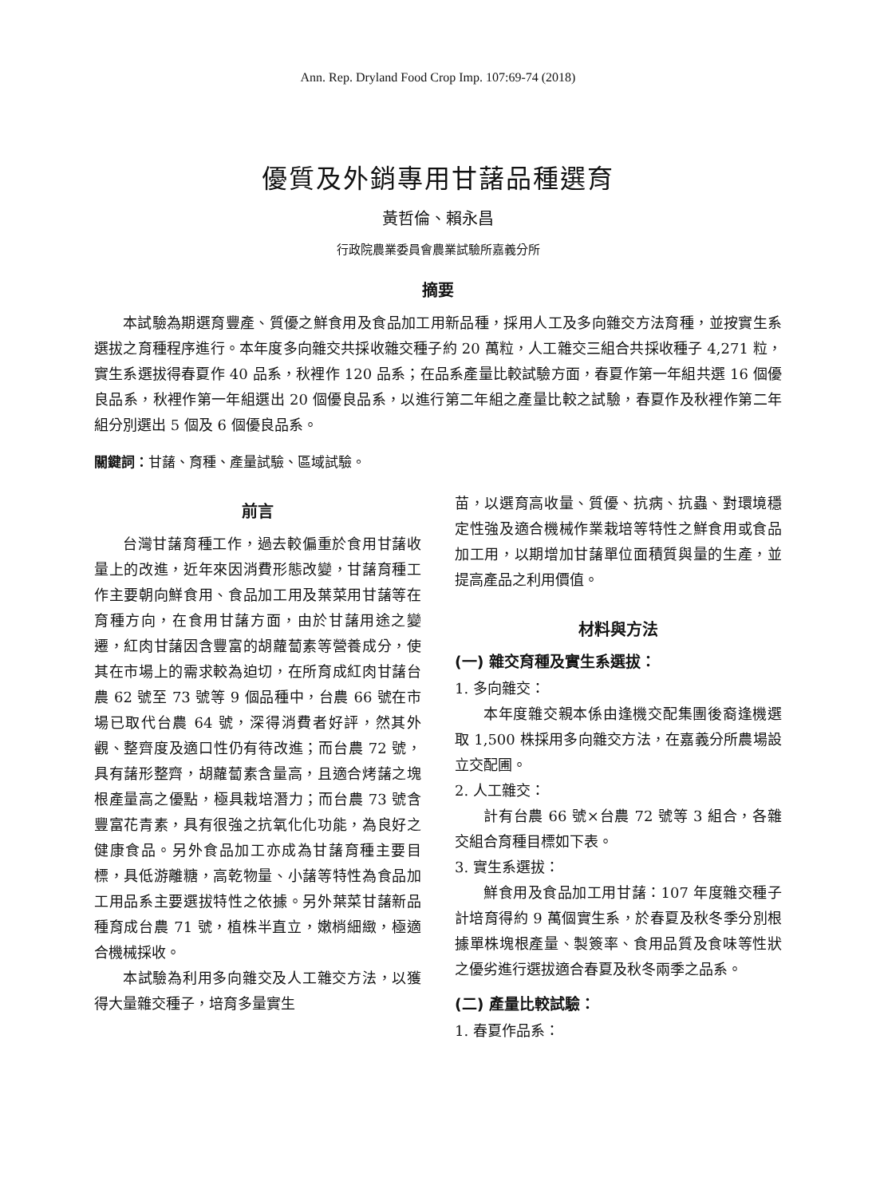Ann. Rep. Dryland Food Crop Imp. 107:69-74 (2018)
優質及外銷專用甘藷品種選育
黃哲倫、賴永昌
行政院農業委員會農業試驗所嘉義分所
摘要
本試驗為期選育豐產、質優之鮮食用及食品加工用新品種，採用人工及多向雜交方法育種，並按實生系選拔之育種程序進行。本年度多向雜交共採收雜交種子約 20 萬粒，人工雜交三組合共採收種子 4,271 粒，實生系選拔得春夏作 40 品系，秋裡作 120 品系；在品系產量比較試驗方面，春夏作第一年組共選 16 個優良品系，秋裡作第一年組選出 20 個優良品系，以進行第二年組之產量比較之試驗，春夏作及秋裡作第二年組分別選出 5 個及 6 個優良品系。
關鍵詞：甘藷、育種、產量試驗、區域試驗。
前言
台灣甘藷育種工作，過去較偏重於食用甘藷收量上的改進，近年來因消費形態改變，甘藷育種工作主要朝向鮮食用、食品加工用及葉菜用甘藷等在育種方向，在食用甘藷方面，由於甘藷用途之變遷，紅肉甘藷因含豐富的胡蘿蔔素等營養成分，使其在市場上的需求較為迫切，在所育成紅肉甘藷台農 62 號至 73 號等 9 個品種中，台農 66 號在市場已取代台農 64 號，深得消費者好評，然其外觀、整齊度及適口性仍有待改進；而台農 72 號，具有藷形整齊，胡蘿蔔素含量高，且適合烤藷之塊根產量高之優點，極具栽培潛力；而台農 73 號含豐富花青素，具有很強之抗氧化化功能，為良好之健康食品。另外食品加工亦成為甘藷育種主要目標，具低游離糖，高乾物量、小藷等特性為食品加工用品系主要選拔特性之依據。另外葉菜甘藷新品種育成台農 71 號，植株半直立，嫩梢細緻，極適合機械採收。
本試驗為利用多向雜交及人工雜交方法，以獲得大量雜交種子，培育多量實生
苗，以選育高收量、質優、抗病、抗蟲、對環境穩定性強及適合機械作業栽培等特性之鮮食用或食品加工用，以期增加甘藷單位面積質與量的生產，並提高產品之利用價值。
材料與方法
(一) 雜交育種及實生系選拔：
1. 多向雜交：
本年度雜交親本係由逢機交配集團後裔逢機選取 1,500 株採用多向雜交方法，在嘉義分所農場設立交配圃。
2. 人工雜交：
計有台農 66 號×台農 72 號等 3 組合，各雜交組合育種目標如下表。
3. 實生系選拔：
鮮食用及食品加工用甘藷：107 年度雜交種子計培育得約 9 萬個實生系，於春夏及秋冬季分別根據單株塊根產量、製簽率、食用品質及食味等性狀之優劣進行選拔適合春夏及秋冬兩季之品系。
(二) 產量比較試驗：
1. 春夏作品系：